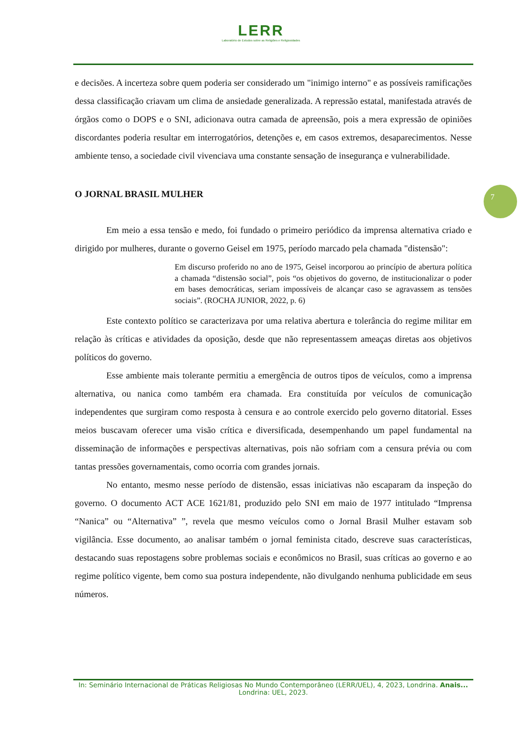LERR
Laboratório de Estudos sobre as Religiões e Religiosidades
e decisões. A incerteza sobre quem poderia ser considerado um "inimigo interno" e as possíveis ramificações dessa classificação criavam um clima de ansiedade generalizada. A repressão estatal, manifestada através de órgãos como o DOPS e o SNI, adicionava outra camada de apreensão, pois a mera expressão de opiniões discordantes poderia resultar em interrogatórios, detenções e, em casos extremos, desaparecimentos. Nesse ambiente tenso, a sociedade civil vivenciava uma constante sensação de insegurança e vulnerabilidade.
O JORNAL BRASIL MULHER
Em meio a essa tensão e medo, foi fundado o primeiro periódico da imprensa alternativa criado e dirigido por mulheres, durante o governo Geisel em 1975, período marcado pela chamada "distensão":
Em discurso proferido no ano de 1975, Geisel incorporou ao princípio de abertura política a chamada “distensão social”, pois “os objetivos do governo, de institucionalizar o poder em bases democráticas, seriam impossíveis de alcançar caso se agravassem as tensões sociais”. (ROCHA JUNIOR, 2022, p. 6)
Este contexto político se caracterizava por uma relativa abertura e tolerância do regime militar em relação às críticas e atividades da oposição, desde que não representassem ameaças diretas aos objetivos políticos do governo.
Esse ambiente mais tolerante permitiu a emergência de outros tipos de veículos, como a imprensa alternativa, ou nanica como também era chamada. Era constituída por veículos de comunicação independentes que surgiram como resposta à censura e ao controle exercido pelo governo ditatorial. Esses meios buscavam oferecer uma visão crítica e diversificada, desempenhando um papel fundamental na disseminação de informações e perspectivas alternativas, pois não sofriam com a censura prévia ou com tantas pressões governamentais, como ocorria com grandes jornais.
No entanto, mesmo nesse período de distensão, essas iniciativas não escaparam da inspeção do governo. O documento ACT ACE 1621/81, produzido pelo SNI em maio de 1977 intitulado “Imprensa “Nanica” ou “Alternativa” ”, revela que mesmo veículos como o Jornal Brasil Mulher estavam sob vigilância. Esse documento, ao analisar também o jornal feminista citado, descreve suas características, destacando suas repostagens sobre problemas sociais e econômicos no Brasil, suas críticas ao governo e ao regime político vigente, bem como sua postura independente, não divulgando nenhuma publicidade em seus números.
7
In: Seminário Internacional de Práticas Religiosas No Mundo Contemporâneo (LERR/UEL), 4, 2023, Londrina. Anais... Londrina: UEL, 2023.